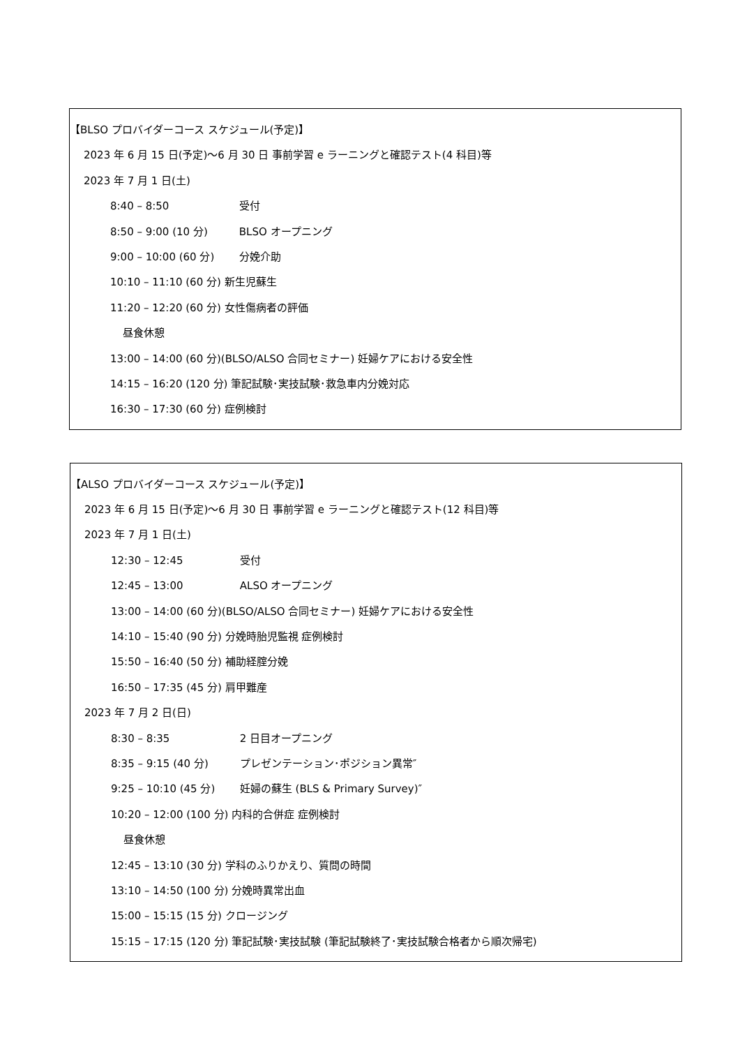【BLSO プロバイダーコース スケジュール(予定)】
2023 年 6 月 15 日(予定)～6 月 30 日 事前学習 e ラーニングと確認テスト(4 科目)等
2023 年 7 月 1 日(土)
8:40 – 8:50 受付
8:50 – 9:00 (10 分) BLSO オープニング
9:00 – 10:00 (60 分) 分娩介助
10:10 – 11:10 (60 分) 新生児蘇生
11:20 – 12:20 (60 分) 女性傷病者の評価
昼食休憩
13:00 – 14:00 (60 分)(BLSO/ALSO 合同セミナー) 妊婦ケアにおける安全性
14:15 – 16:20 (120 分) 筆記試験･実技試験･救急車内分娩対応
16:30 – 17:30 (60 分) 症例検討
【ALSO プロバイダーコース スケジュール(予定)】
2023 年 6 月 15 日(予定)～6 月 30 日 事前学習 e ラーニングと確認テスト(12 科目)等
2023 年 7 月 1 日(土)
12:30 – 12:45 受付
12:45 – 13:00 ALSO オープニング
13:00 – 14:00 (60 分)(BLSO/ALSO 合同セミナー) 妊婦ケアにおける安全性
14:10 – 15:40 (90 分) 分娩時胎児監視 症例検討
15:50 – 16:40 (50 分) 補助経腟分娩
16:50 – 17:35 (45 分) 肩甲難産
2023 年 7 月 2 日(日)
8:30 – 8:35 2 日目オープニング
8:35 – 9:15 (40 分) プレゼンテーション･ポジション異常″
9:25 – 10:10 (45 分) 妊婦の蘇生 (BLS & Primary Survey)″
10:20 – 12:00 (100 分) 内科的合併症 症例検討
昼食休憩
12:45 – 13:10 (30 分) 学科のふりかえり、質問の時間
13:10 – 14:50 (100 分) 分娩時異常出血
15:00 – 15:15 (15 分) クロージング
15:15 – 17:15 (120 分) 筆記試験･実技試験 (筆記試験終了･実技試験合格者から順次帰宅)